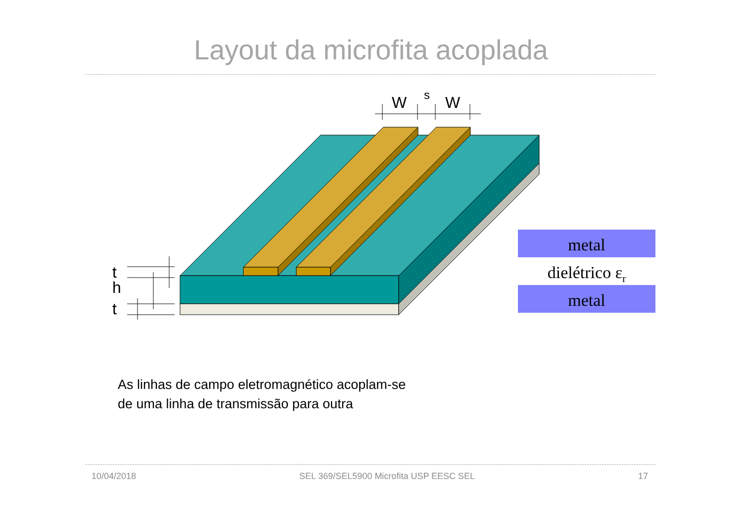Layout da microfita acoplada
W
s
W
t
h
t
metal
dielétrico εr
metal
As linhas de campo eletromagnético acoplam-se
de uma linha de transmissão para outra
10/04/2018 SEL 369/SEL5900 Microfita USP EESC SEL 17